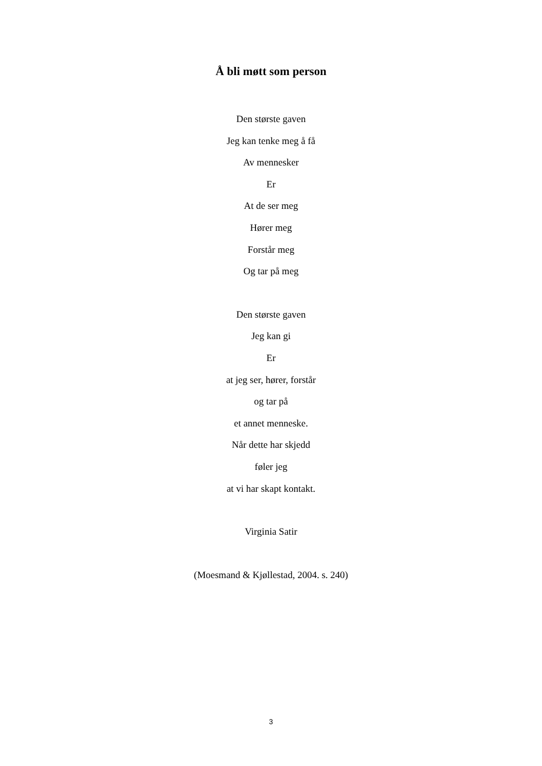Å bli møtt som person
Den største gaven
Jeg kan tenke meg å få
Av mennesker
Er
At de ser meg
Hører meg
Forstår meg
Og tar på meg
Den største gaven
Jeg kan gi
Er
at jeg ser, hører, forstår
og tar på
et annet menneske.
Når dette har skjedd
føler jeg
at vi har skapt kontakt.
Virginia Satir
(Moesmand & Kjøllestad, 2004. s. 240)
3